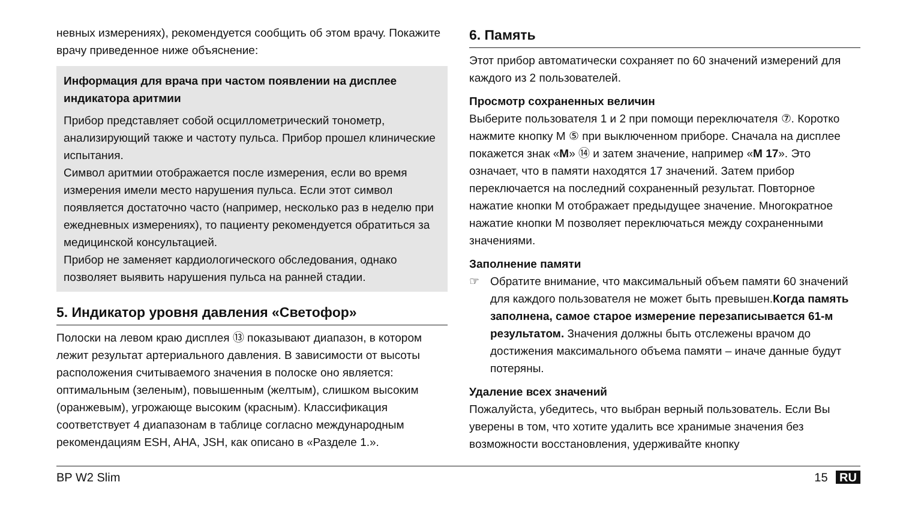невных измерениях), рекомендуется сообщить об этом врачу. Покажите врачу приведенное ниже объяснение:
Информация для врача при частом появлении на дисплее индикатора аритмии
Прибор представляет собой осциллометрический тонометр, анализирующий также и частоту пульса. Прибор прошел клинические испытания.
Символ аритмии отображается после измерения, если во время измерения имели место нарушения пульса. Если этот символ появляется достаточно часто (например, несколько раз в неделю при ежедневных измерениях), то пациенту рекомендуется обратиться за медицинской консультацией.
Прибор не заменяет кардиологического обследования, однако позволяет выявить нарушения пульса на ранней стадии.
5. Индикатор уровня давления «Светофор»
Полоски на левом краю дисплея ⑬ показывают диапазон, в котором лежит результат артериального давления. В зависимости от высоты расположения считываемого значения в полоске оно является: оптимальным (зеленым), повышенным (желтым), слишком высоким (оранжевым), угрожающе высоким (красным). Классификация соответствует 4 диапазонам в таблице согласно международным рекомендациям ESH, AHA, JSH, как описано в «Разделе 1.».
6. Память
Этот прибор автоматически сохраняет по 60 значений измерений для каждого из 2 пользователей.
Просмотр сохраненных величин
Выберите пользователя 1 и 2 при помощи переключателя ⑦. Коротко нажмите кнопку M ⑤ при выключенном приборе. Сначала на дисплее покажется знак «M» ⑭ и затем значение, например «M 17». Это означает, что в памяти находятся 17 значений. Затем прибор переключается на последний сохраненный результат. Повторное нажатие кнопки M отображает предыдущее значение. Многократное нажатие кнопки M позволяет переключаться между сохраненными значениями.
Заполнение памяти
☞ Обратите внимание, что максимальный объем памяти 60 значений для каждого пользователя не может быть превышен.Когда память заполнена, самое старое измерение перезаписывается 61-м результатом. Значения должны быть отслежены врачом до достижения максимального объема памяти – иначе данные будут потеряны.
Удаление всех значений
Пожалуйста, убедитесь, что выбран верный пользователь. Если Вы уверены в том, что хотите удалить все хранимые значения без возможности восстановления, удерживайте кнопку
BP W2 Slim 15 RU